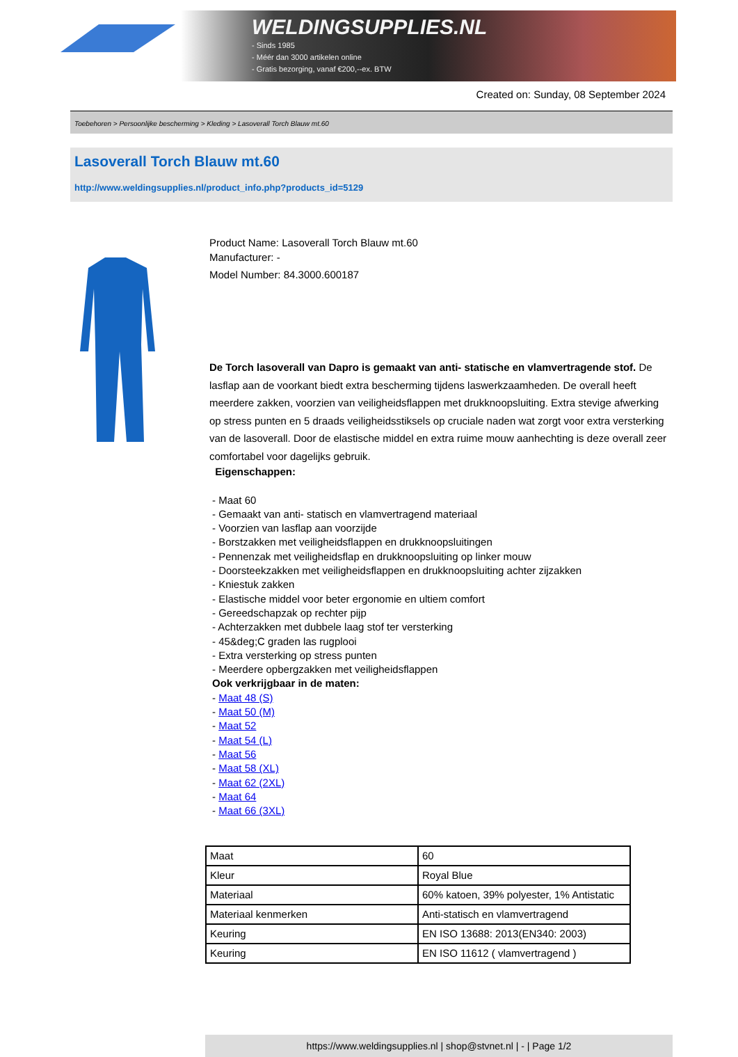WELDINGSUPPLIES.NL
- Sinds 1985
- Méér dan 3000 artikelen online
- Gratis bezorging, vanaf €200,--ex. BTW
Created on: Sunday, 08 September 2024
Toebehoren > Persoonlijke bescherming > Kleding > Lasoverall Torch Blauw mt.60
Lasoverall Torch Blauw mt.60
http://www.weldingsupplies.nl/product_info.php?products_id=5129
Product Name: Lasoverall Torch Blauw mt.60
Manufacturer: -
Model Number: 84.3000.600187
De Torch lasoverall van Dapro is gemaakt van anti- statische en vlamvertragende stof. De lasflap aan de voorkant biedt extra bescherming tijdens laswerkzaamheden. De overall heeft meerdere zakken, voorzien van veiligheidsflappen met drukknoopsluiting. Extra stevige afwerking op stress punten en 5 draads veiligheidsstiksels op cruciale naden wat zorgt voor extra versterking van de lasoverall. Door de elastische middel en extra ruime mouw aanhechting is deze overall zeer comfortabel voor dagelijks gebruik.
Eigenschappen:
- Maat 60
- Gemaakt van anti- statisch en vlamvertragend materiaal
- Voorzien van lasflap aan voorzijde
- Borstzakken met veiligheidsflappen en drukknoopsluitingen
- Pennenzak met veiligheidsflap en drukknoopsluiting op linker mouw
- Doorsteekzakken met veiligheidsflappen en drukknoopsluiting achter zijzakken
- Kniestuk zakken
- Elastische middel voor beter ergonomie en ultiem comfort
- Gereedschapzak op rechter pijp
- Achterzakken met dubbele laag stof ter versterking
- 45&deg;C graden las rugplooi
- Extra versterking op stress punten
- Meerdere opbergzakken met veiligheidsflappen
Ook verkrijgbaar in de maten:
- Maat 48 (S)
- Maat 50 (M)
- Maat 52
- Maat 54 (L)
- Maat 56
- Maat 58 (XL)
- Maat 62 (2XL)
- Maat 64
- Maat 66 (3XL)
| Maat | 60 |
| Kleur | Royal Blue |
| Materiaal | 60% katoen, 39% polyester, 1% Antistatic |
| Materiaal kenmerken | Anti-statisch en vlamvertragend |
| Keuring | EN ISO 13688: 2013(EN340: 2003) |
| Keuring | EN ISO 11612 ( vlamvertragend ) |
https://www.weldingsupplies.nl | shop@stvnet.nl | - | Page 1/2